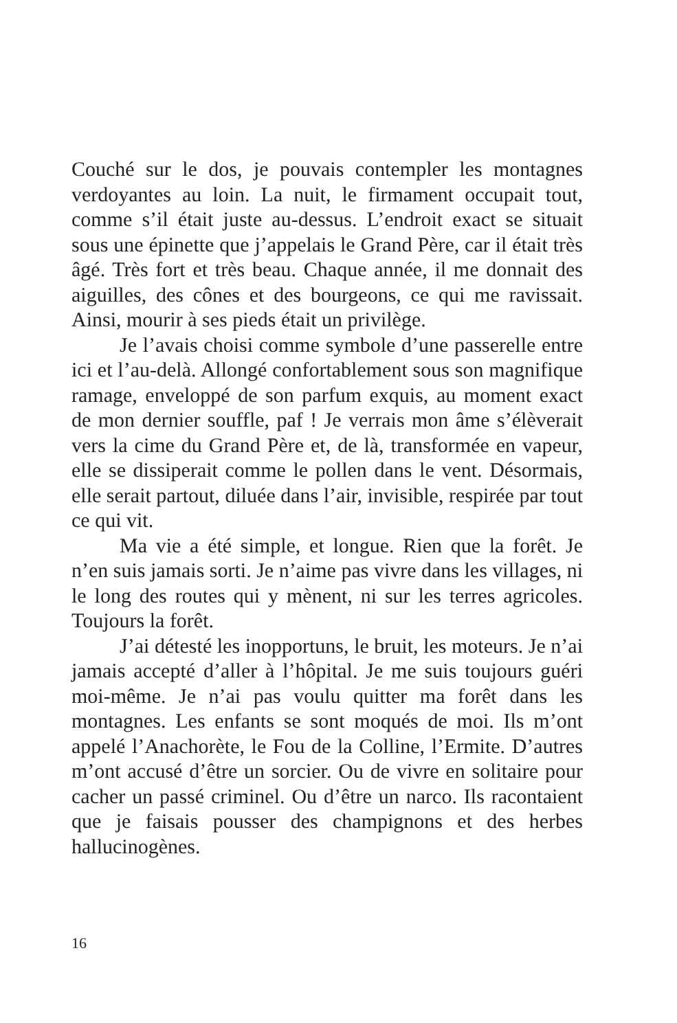Couché sur le dos, je pouvais contempler les montagnes verdoyantes au loin. La nuit, le firmament occupait tout, comme s’il était juste au-dessus. L’endroit exact se situait sous une épinette que j’appelais le Grand Père, car il était très âgé. Très fort et très beau. Chaque année, il me donnait des aiguilles, des cônes et des bourgeons, ce qui me ravissait. Ainsi, mourir à ses pieds était un privilège.
Je l’avais choisi comme symbole d’une passerelle entre ici et l’au-delà. Allongé confortablement sous son magnifique ramage, enveloppé de son parfum exquis, au moment exact de mon dernier souffle, paf ! Je verrais mon âme s’élèverait vers la cime du Grand Père et, de là, transformée en vapeur, elle se dissiperait comme le pollen dans le vent. Désormais, elle serait partout, diluée dans l’air, invisible, respirée par tout ce qui vit.
Ma vie a été simple, et longue. Rien que la forêt. Je n’en suis jamais sorti. Je n’aime pas vivre dans les villages, ni le long des routes qui y mènent, ni sur les terres agricoles. Toujours la forêt.
J’ai détesté les inopportuns, le bruit, les moteurs. Je n’ai jamais accepté d’aller à l’hôpital. Je me suis toujours guéri moi-même. Je n’ai pas voulu quitter ma forêt dans les montagnes. Les enfants se sont moqués de moi. Ils m’ont appelé l’Anachorète, le Fou de la Colline, l’Ermite. D’autres m’ont accusé d’être un sorcier. Ou de vivre en solitaire pour cacher un passé criminel. Ou d’être un narco. Ils racontaient que je faisais pousser des champignons et des herbes hallucinogènes.
16